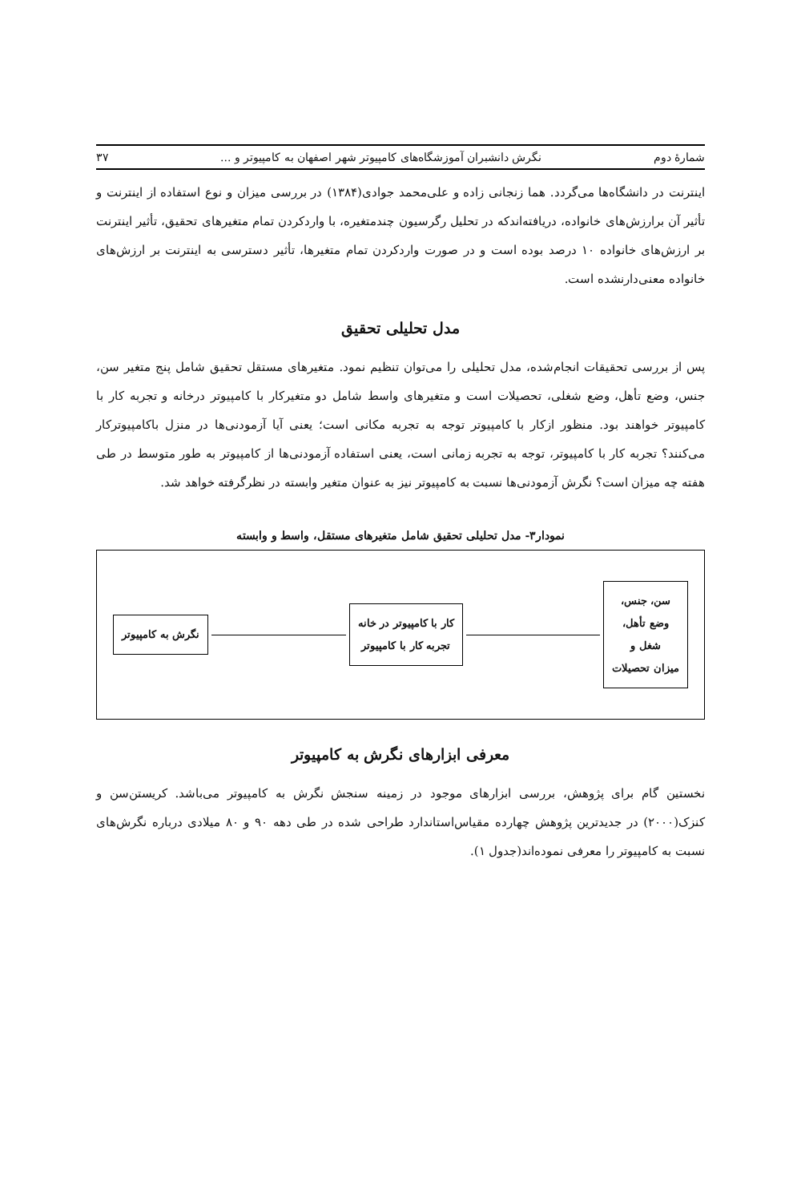شمارهٔ دوم نگرش دانشبران آموزشگاه‌های کامپیوتر شهر اصفهان به کامپیوتر و ... ۳۷
اینترنت در دانشگاه‌ها می‌گردد. هما زنجانی زاده و علی‌محمد جوادی(۱۳۸۴) در بررسی میزان و نوع استفاده از اینترنت و تأثیر آن برارزش‌های خانواده، دریافته‌اندکه در تحلیل رگرسیون چندمتغیره، با واردکردن تمام متغیرهای تحقیق، تأثیر اینترنت بر ارزش‌های خانواده ۱۰ درصد بوده است و در صورت واردکردن تمام متغیرها، تأثیر دسترسی به اینترنت بر ارزش‌های خانواده معنی‌دارنشده است.
مدل تحلیلی تحقیق
پس از بررسی تحقیقات انجام‌شده، مدل تحلیلی را می‌توان تنظیم نمود. متغیرهای مستقل تحقیق شامل پنج متغیر سن، جنس، وضع تأهل، وضع شغلی، تحصیلات است و متغیرهای واسط شامل دو متغیرکار با کامپیوتر درخانه و تجربه کار با کامپیوتر خواهند بود. منظور ازکار با کامپیوتر توجه به تجربه مکانی است؛ یعنی آیا آزمودنی‌ها در منزل باکامپیوترکار می‌کنند؟ تجربه کار با کامپیوتر، توجه به تجربه زمانی است، یعنی استفاده آزمودنی‌ها از کامپیوتر به طور متوسط در طی هفته چه میزان است؟ نگرش آزمودنی‌ها نسبت به کامپیوتر نیز به عنوان متغیر وابسته در نظرگرفته خواهد شد.
نمودار۳- مدل تحلیلی تحقیق شامل متغیرهای مستقل، واسط و وابسته
سن، جنس،
وضع تأهل،
شغل و
میزان تحصیلات
کار با کامپیوتر در خانه
تجربه کار با کامپیوتر
نگرش به کامپیوتر
معرفی ابزارهای نگرش به کامپیوتر
نخستین گام برای پژوهش، بررسی ابزارهای موجود در زمینه سنجش نگرش به کامپیوتر می‌باشد. کریستن‌سن و کنزک(۲۰۰۰) در جدیدترین پژوهش چهارده مقیاس‌استاندارد طراحی شده در طی دهه ۹۰ و ۸۰ میلادی درباره نگرش‌های نسبت به کامپیوتر را معرفی نموده‌اند(جدول ۱).